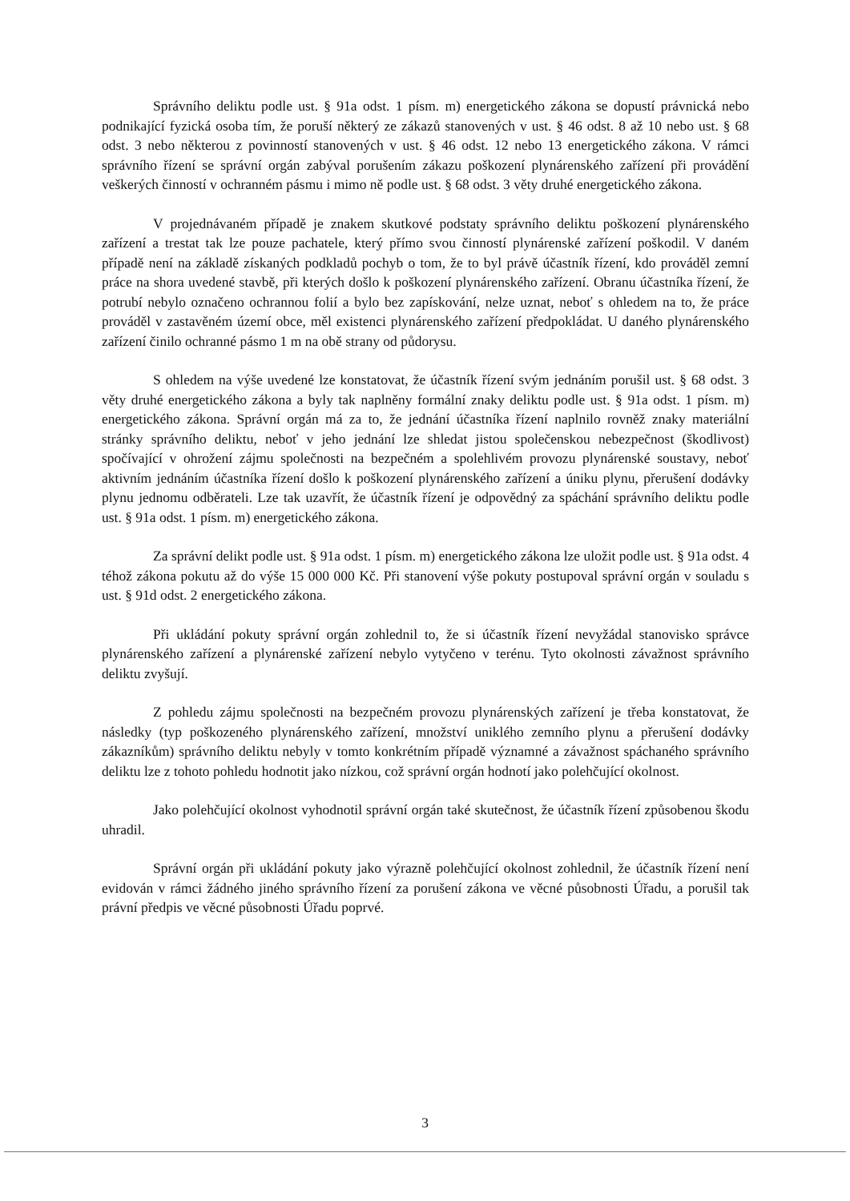Správního deliktu podle ust. § 91a odst. 1 písm. m) energetického zákona se dopustí právnická nebo podnikající fyzická osoba tím, že poruší některý ze zákazů stanovených v ust. § 46 odst. 8 až 10 nebo ust. § 68 odst. 3 nebo některou z povinností stanovených v ust. § 46 odst. 12 nebo 13 energetického zákona. V rámci správního řízení se správní orgán zabýval porušením zákazu poškození plynárenského zařízení při provádění veškerých činností v ochranném pásmu i mimo ně podle ust. § 68 odst. 3 věty druhé energetického zákona.
V projednávaném případě je znakem skutkové podstaty správního deliktu poškození plynárenského zařízení a trestat tak lze pouze pachatele, který přímo svou činností plynárenské zařízení poškodil. V daném případě není na základě získaných podkladů pochyb o tom, že to byl právě účastník řízení, kdo prováděl zemní práce na shora uvedené stavbě, při kterých došlo k poškození plynárenského zařízení. Obranu účastníka řízení, že potrubí nebylo označeno ochrannou folií a bylo bez zapískování, nelze uznat, neboť s ohledem na to, že práce prováděl v zastavěném území obce, měl existenci plynárenského zařízení předpokládat. U daného plynárenského zařízení činilo ochranné pásmo 1 m na obě strany od půdorysu.
S ohledem na výše uvedené lze konstatovat, že účastník řízení svým jednáním porušil ust. § 68 odst. 3 věty druhé energetického zákona a byly tak naplněny formální znaky deliktu podle ust. § 91a odst. 1 písm. m) energetického zákona. Správní orgán má za to, že jednání účastníka řízení naplnilo rovněž znaky materiální stránky správního deliktu, neboť v jeho jednání lze shledat jistou společenskou nebezpečnost (škodlivost) spočívající v ohrožení zájmu společnosti na bezpečném a spolehlivém provozu plynárenské soustavy, neboť aktivním jednáním účastníka řízení došlo k poškození plynárenského zařízení a úniku plynu, přerušení dodávky plynu jednomu odběrateli. Lze tak uzavřít, že účastník řízení je odpovědný za spáchání správního deliktu podle ust. § 91a odst. 1 písm. m) energetického zákona.
Za správní delikt podle ust. § 91a odst. 1 písm. m) energetického zákona lze uložit podle ust. § 91a odst. 4 téhož zákona pokutu až do výše 15 000 000 Kč. Při stanovení výše pokuty postupoval správní orgán v souladu s ust. § 91d odst. 2 energetického zákona.
Při ukládání pokuty správní orgán zohlednil to, že si účastník řízení nevyžádal stanovisko správce plynárenského zařízení a plynárenské zařízení nebylo vytyčeno v terénu. Tyto okolnosti závažnost správního deliktu zvyšují.
Z pohledu zájmu společnosti na bezpečném provozu plynárenských zařízení je třeba konstatovat, že následky (typ poškozeného plynárenského zařízení, množství uniklého zemního plynu a přerušení dodávky zákazníkům) správního deliktu nebyly v tomto konkrétním případě významné a závažnost spáchaného správního deliktu lze z tohoto pohledu hodnotit jako nízkou, což správní orgán hodnotí jako polehčující okolnost.
Jako polehčující okolnost vyhodnotil správní orgán také skutečnost, že účastník řízení způsobenou škodu uhradil.
Správní orgán při ukládání pokuty jako výrazně polehčující okolnost zohlednil, že účastník řízení není evidován v rámci žádného jiného správního řízení za porušení zákona ve věcné působnosti Úřadu, a porušil tak právní předpis ve věcné působnosti Úřadu poprvé.
3